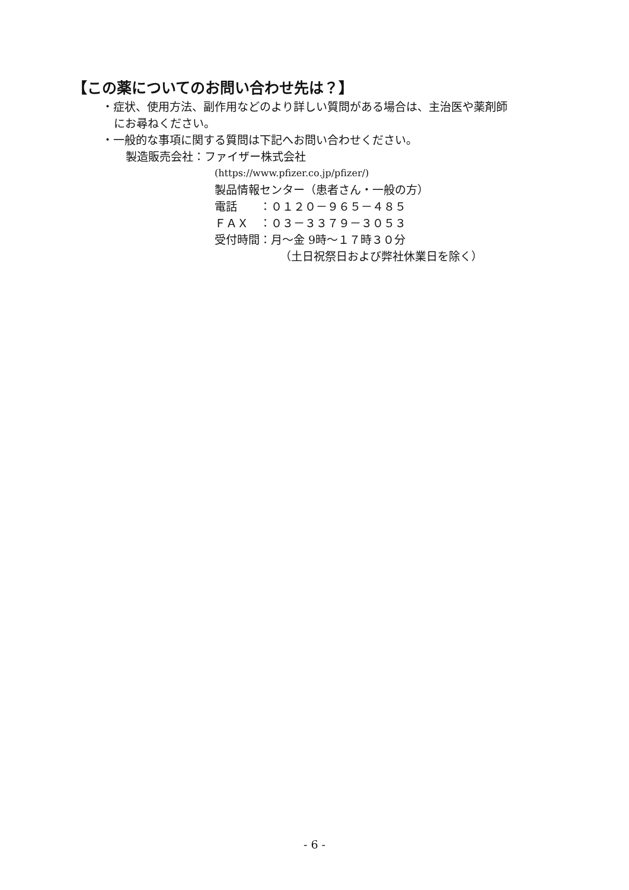【この薬についてのお問い合わせ先は？】
・症状、使用方法、副作用などのより詳しい質問がある場合は、主治医や薬剤師
にお尋ねください。
・一般的な事項に関する質問は下記へお問い合わせください。
製造販売会社：ファイザー株式会社
(https://www.pfizer.co.jp/pfizer/)
製品情報センター（患者さん・一般の方）
電話　　：０１２０－９６５－４８５
ＦＡＸ　：０３－３３７９－３０５３
受付時間：月～金 9時～１７時３０分
（土日祝祭日および弊社休業日を除く）
- 6 -